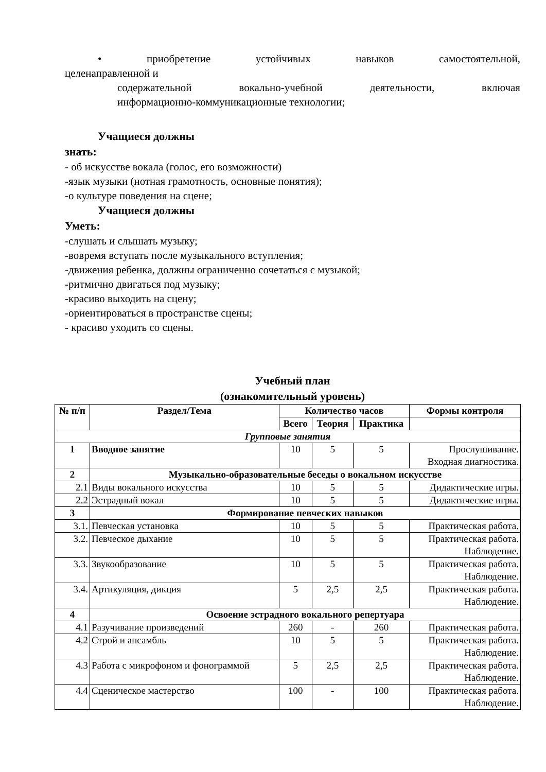• приобретение устойчивых навыков самостоятельной,
целенаправленной и
содержательной вокально-учебной деятельности, включая
информационно-коммуникационные технологии;
Учащиеся должны
знать:
- об искусстве вокала (голос, его возможности)
-язык музыки (нотная грамотность, основные понятия);
-о культуре поведения на сцене;
Учащиеся должны
Уметь:
-слушать и слышать музыку;
-вовремя вступать после музыкального вступления;
-движения ребенка, должны ограниченно сочетаться с музыкой;
-ритмично двигаться под музыку;
-красиво выходить на сцену;
-ориентироваться в пространстве сцены;
- красиво уходить со сцены.
Учебный план
(ознакомительный уровень)
| № п/п | Раздел/Тема | Количество часов | | | Формы контроля |
| --- | --- | --- | --- | --- | --- |
| | | Всего | Теория | Практика | |
| Групповые занятия | | | | | |
| 1 | Вводное занятие | 10 | 5 | 5 | Прослушивание. Входная диагностика. |
| 2 | Музыкально-образовательные беседы о вокальном искусстве | | | | |
| 2.1 | Виды вокального искусства | 10 | 5 | 5 | Дидактические игры. |
| 2.2 | Эстрадный вокал | 10 | 5 | 5 | Дидактические игры. |
| 3 | Формирование певческих навыков | | | | |
| 3.1. | Певческая установка | 10 | 5 | 5 | Практическая работа. |
| 3.2. | Певческое дыхание | 10 | 5 | 5 | Практическая работа. Наблюдение. |
| 3.3. | Звукообразование | 10 | 5 | 5 | Практическая работа. Наблюдение. |
| 3.4. | Артикуляция, дикция | 5 | 2,5 | 2,5 | Практическая работа. Наблюдение. |
| 4 | Освоение эстрадного вокального репертуара | | | | |
| 4.1 | Разучивание произведений | 260 | - | 260 | Практическая работа. |
| 4.2 | Строй и ансамбль | 10 | 5 | 5 | Практическая работа. Наблюдение. |
| 4.3 | Работа с микрофоном и фонограммой | 5 | 2,5 | 2,5 | Практическая работа. Наблюдение. |
| 4.4 | Сценическое мастерство | 100 | - | 100 | Практическая работа. Наблюдение. |